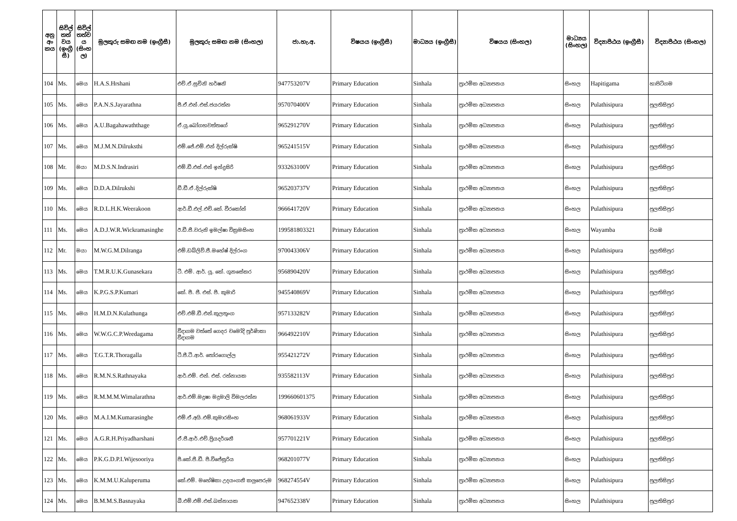| අනු අං කය | සිවිල් තත් වය (ඉංග්‍රී සී) | සිවිල් තත්ව ය (සිංහ ල) | මුලකුරු සමඟ නම (ඉංග්‍රීසී) | මුලකුරු සමඟ නම (සිංහල) | ජා.හැ.අ. | විෂයය (ඉංග්‍රීසී) | මාධ්‍යය (ඉංග්‍රීසී) | විෂයය (සිංහල) | මාධ්‍යය (සිංහල) | විද්‍යාපීඨය (ඉංග්‍රීසී) | විද්‍යාපීඨය (සිංහල) |
| --- | --- | --- | --- | --- | --- | --- | --- | --- | --- | --- | --- |
| 104 | Ms. | මෙය | H.A.S.Hrshani | එච්.ඒ.සුචිනි හර්ෂනි | 947753207V | Primary Education | Sinhala | ප්‍රාථමික අධ්‍යාපනය | සිංහල | Hapitigama | හාපිටිගම |
| 105 | Ms. | මෙය | P.A.N.S.Jayarathna | පී.ඒ.එන්.එස්.ජයරත්න | 957070400V | Primary Education | Sinhala | ප්‍රාථමික අධ්‍යාපනය | සිංහල | Pulathisipura | පුලතිසිපුර |
| 106 | Ms. | මෙය | A.U.Bagahawaththage | ඒ.යූ.බෝගහවත්තගේ | 965291270V | Primary Education | Sinhala | ප්‍රාථමික අධ්‍යාපනය | සිංහල | Pulathisipura | පුලතිසිපුර |
| 107 | Ms. | මෙය | M.J.M.N.Dilruksthi | එම්.ජේ.එම්.එන් දිල්රුක්ෂි | 965241515V | Primary Education | Sinhala | ප්‍රාථමික අධ්‍යාපනය | සිංහල | Pulathisipura | පුලතිසිපුර |
| 108 | Mr. | මයා | M.D.S.N.Indrasiri | එම්.ඩී.එස්.එන් ඉන්ද්‍රසිරි | 933263100V | Primary Education | Sinhala | ප්‍රාථමික අධ්‍යාපනය | සිංහල | Pulathisipura | පුලතිසිපුර |
| 109 | Ms. | මෙය | D.D.A.Dilrukshi | ඩී.ඩී.ඒ.දිල්රුක්ෂි | 965203737V | Primary Education | Sinhala | ප්‍රාථමික අධ්‍යාපනය | සිංහල | Pulathisipura | පුලතිසිපුර |
| 110 | Ms. | මෙය | R.D.L.H.K.Weerakoon | ආර්.ඩී.එල්.එච්.කේ. වීරකෝන් | 966641720V | Primary Education | Sinhala | ප්‍රාථමික අධ්‍යාපනය | සිංහල | Pulathisipura | පුලතිසිපුර |
| 111 | Ms. | මෙය | A.D.J.W.R.Wickramasinghe | ඊ.ඩී.ජී.වරුනි ඉමල්ෂා වික්‍රමසිංහ | 199581803321 | Primary Education | Sinhala | ප්‍රාථමික අධ්‍යාපනය | සිංහල | Wayamba | වයඹ |
| 112 | Mr. | මයා | M.W.G.M.Dilranga | එම්.ඩබ්ලිව්.ජී.මහේෂ් දිල්රංග | 970043306V | Primary Education | Sinhala | ප්‍රාථමික අධ්‍යාපනය | සිංහල | Pulathisipura | පුලතිසිපුර |
| 113 | Ms. | මෙය | T.M.R.U.K.Gunasekara | ටී. එම්. ආර්. යූ. කේ. ගුනසේකර | 956890420V | Primary Education | Sinhala | ප්‍රාථමික අධ්‍යාපනය | සිංහල | Pulathisipura | පුලතිසිපුර |
| 114 | Ms. | මෙය | K.P.G.S.P.Kumari | කේ. පී. ජී. එස්. පී. කුමාරි | 945540869V | Primary Education | Sinhala | ප්‍රාථමික අධ්‍යාපනය | සිංහල | Pulathisipura | පුලතිසිපුර |
| 115 | Ms. | මෙය | H.M.D.N.Kulathunga | එච්.එම්.ඩී.එන්.කුලතුංග | 957133282V | Primary Education | Sinhala | ප්‍රාථමික අධ්‍යාපනය | සිංහල | Pulathisipura | පුලතිසිපුර |
| 116 | Ms. | මෙය | W.W.G.C.P.Weedagama | වීදාගම වත්තේ ගෙදර චමෝදි පූර්ණිකා වීදාගම | 966492210V | Primary Education | Sinhala | ප්‍රාථමික අධ්‍යාපනය | සිංහල | Pulathisipura | පුලතිසිපුර |
| 117 | Ms. | මෙය | T.G.T.R.Thoragalla | ටී.ජී.ටී.ආර්. තෝරගොල්ල | 955421272V | Primary Education | Sinhala | ප්‍රාථමික අධ්‍යාපනය | සිංහල | Pulathisipura | පුලතිසිපුර |
| 118 | Ms. | මෙය | R.M.N.S.Rathnayaka | ආර්.එම්. එන්. එස්. රත්නායක | 935582113V | Primary Education | Sinhala | ප්‍රාථමික අධ්‍යාපනය | සිංහල | Pulathisipura | පුලතිසිපුර |
| 119 | Ms. | මෙය | R.M.M.M.Wimalarathna | ආර්.එම්.මදුෂා මදුමාලි විමලරත්න | 199660601375 | Primary Education | Sinhala | ප්‍රාථමික අධ්‍යාපනය | සිංහල | Pulathisipura | පුලතිසිපුර |
| 120 | Ms. | මෙය | M.A.I.M.Kumarasinghe | එම්.ඒ.අයි.එම්.කුමාරසිංහ | 968061933V | Primary Education | Sinhala | ප්‍රාථමික අධ්‍යාපනය | සිංහල | Pulathisipura | පුලතිසිපුර |
| 121 | Ms. | මෙය | A.G.R.H.Priyadharshani | ඒ.ජී.ආර්.එච්.ප්‍රියදර්ශනී | 957701221V | Primary Education | Sinhala | ප්‍රාථමික අධ්‍යාපනය | සිංහල | Pulathisipura | පුලතිසිපුර |
| 122 | Ms. | මෙය | P.K.G.D.P.I.Wijesooriya | පී.කේ.ජී.ඩී. පී.විජේසූරිය | 968201077V | Primary Education | Sinhala | ප්‍රාථමික අධ්‍යාපනය | සිංහල | Pulathisipura | පුලතිසිපුර |
| 123 | Ms. | මෙය | K.M.M.U.Kaluperuma | කේ.එම්. මහේෂිකා උදයංගනී කලුපෙරුම | 968274554V | Primary Education | Sinhala | ප්‍රාථමික අධ්‍යාපනය | සිංහල | Pulathisipura | පුලතිසිපුර |
| 124 | Ms. | මෙය | B.M.M.S.Basnayaka | බී.එම්.එම්.එස්.බස්නායක | 947652338V | Primary Education | Sinhala | ප්‍රාථමික අධ්‍යාපනය | සිංහල | Pulathisipura | පුලතිසිපුර |